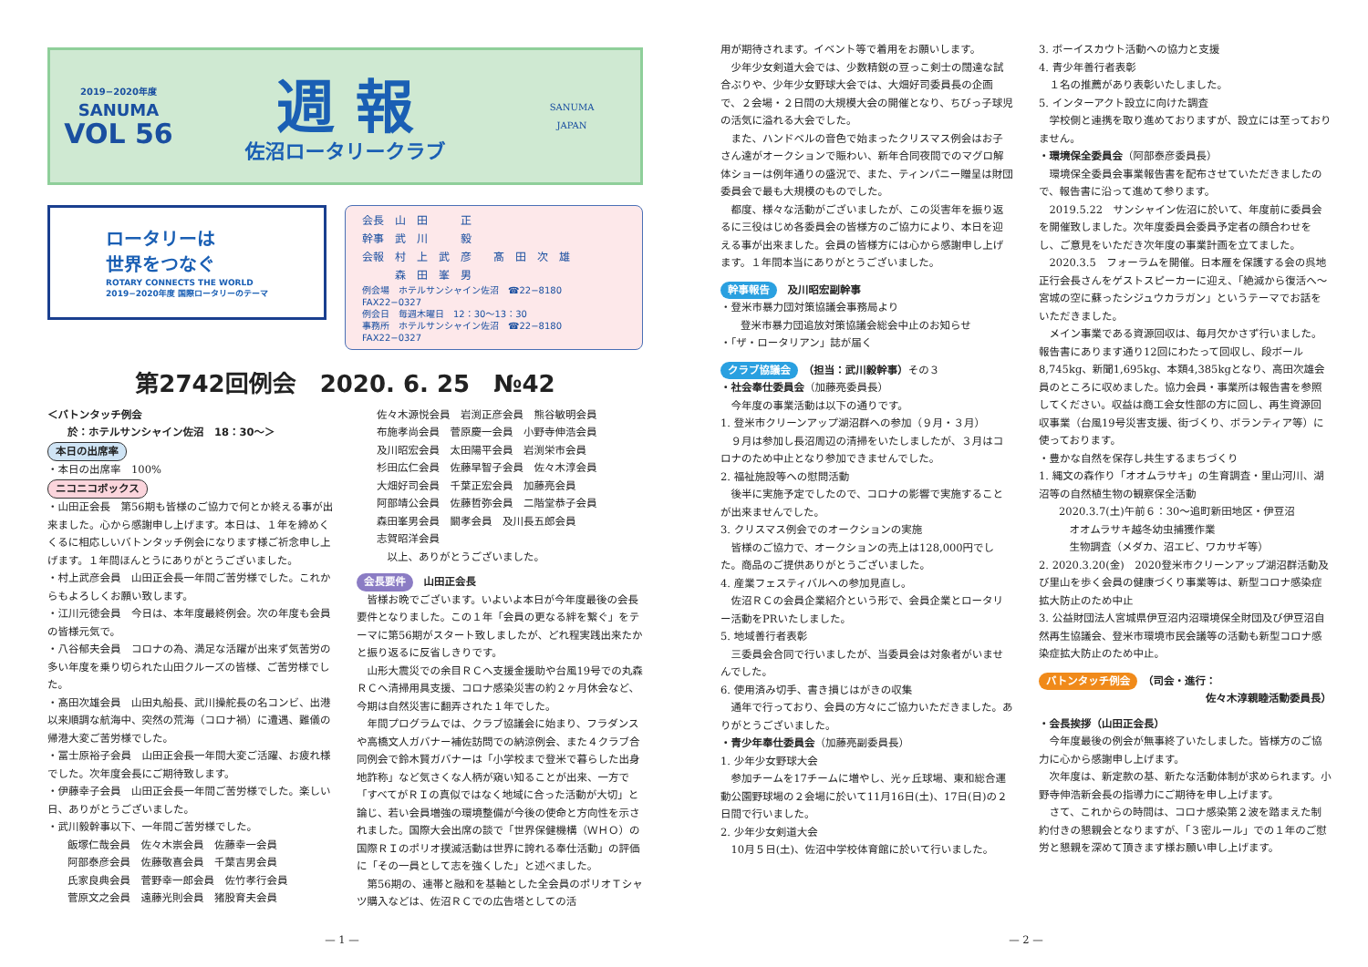2019−2020年度
SANUMA
VOL 56
週 報
佐沼ロータリークラブ
SANUMA
JAPAN
ロータリーは
世界をつなぐ
ROTARY CONNECTS THE WORLD
2019−2020年度 国際ロータリーのテーマ
会長　山　田　　　正
幹事　武　川　　　毅
会報　村　上　武　彦　　髙　田　次　雄
　　　森　田　峯　男
例会場　ホテルサンシャイン佐沼　☎22−8180　FAX22−0327
例会日　毎週木曜日　12：30〜13：30
事務所　ホテルサンシャイン佐沼　☎22−8180　FAX22−0327
第2742回例会　2020. 6. 25　№42
＜バトンタッチ例会
於：ホテルサンシャイン佐沼　18：30〜＞
本日の出席率
・本日の出席率　100%
ニコニコボックス
・山田正会長　第56期も皆様のご協力で何とか終える事が出来ました。心から感謝申し上げます。本日は、１年を締めくくるに相応しいバトンタッチ例会になります様ご祈念申し上げます。１年間ほんとうにありがとうございました。
・村上武彦会員　山田正会長一年間ご苦労様でした。これからもよろしくお願い致します。
・江川元徳会員　今日は、本年度最終例会。次の年度も会員の皆様元気で。
・八谷郁夫会員　コロナの為、満足な活躍が出来ず気苦労の多い年度を乗り切られた山田クルーズの皆様、ご苦労様でした。
・髙田次雄会員　山田丸船長、武川操舵長の名コンビ、出港以来順調な航海中、突然の荒海（コロナ禍）に遭遇、難儀の帰港大変ご苦労様でした。
・冨士原裕子会員　山田正会長一年間大変ご活躍、お疲れ様でした。次年度会長にご期待致します。
・伊藤幸子会員　山田正会長一年間ご苦労様でした。楽しい日、ありがとうございました。
・武川毅幹事以下、一年間ご苦労様でした。
飯塚仁哉会員　佐々木崇会員　佐藤幸一会員
阿部泰彦会員　佐藤敬喜会員　千葉吉男会員
氏家良典会員　菅野幸一郎会員　佐竹孝行会員
菅原文之会員　遠藤光則会員　猪股育夫会員
佐々木源悦会員　岩渕正彦会員　熊谷敏明会員
布施孝尚会員　菅原慶一会員　小野寺伸浩会員
及川昭宏会員　太田陽平会員　岩渕栄市会員
杉田広仁会員　佐藤早智子会員　佐々木淳会員
大畑好司会員　千葉正宏会員　加藤亮会員
阿部靖公会員　佐藤哲弥会員　二階堂恭子会員
森田峯男会員　闞孝会員　及川長五郎会員
志賀昭洋会員
　以上、ありがとうございました。
会長要件　山田正会長
　皆様お晩でございます。いよいよ本日が今年度最後の会長要件となりました。この１年「会員の更なる絆を繋ぐ」をテーマに第56期がスタート致しましたが、どれ程実践出来たかと振り返るに反省しきりです。
　山形大震災での余目ＲＣへ支援金援助や台風19号での丸森ＲＣへ清掃用具支援、コロナ感染災害の約２ヶ月休会など、今期は自然災害に翻弄された１年でした。
　年間プログラムでは、クラブ協議会に始まり、フラダンスや高橋文人ガバナー補佐訪問での納涼例会、また４クラブ合同例会で鈴木賢ガバナーは「小学校まで登米で暮らした出身地詐称」など気さくな人柄が窺い知ることが出来、一方で「すべてがＲＩの真似ではなく地域に合った活動が大切」と論じ、若い会員増強の環境整備が今後の使命と方向性を示されました。国際大会出席の談で「世界保健機構（ＷＨＯ）の国際ＲＩのポリオ撲滅活動は世界に誇れる奉仕活動」の評価に「その一員として志を強くした」と述べました。
　第56期の、連帯と融和を基軸とした全会員のポリオＴシャツ購入などは、佐沼ＲＣでの広告塔としての活
— 1 —
用が期待されます。イベント等で着用をお願いします。
　少年少女剣道大会では、少数精鋭の豆っこ剣士の闊達な試合ぶりや、少年少女野球大会では、大畑好司委員長の企画で、２会場・２日間の大規模大会の開催となり、ちびっ子球児の活気に溢れる大会でした。
　また、ハンドベルの音色で始まったクリスマス例会はお子さん達がオークションで賑わい、新年合同夜間でのマグロ解体ショーは例年通りの盛況で、また、ティンパニー贈呈は財団委員会で最も大規模のものでした。
　都度、様々な活動がございましたが、この災害年を振り返るに三役はじめ各委員会の皆様方のご協力により、本日を迎える事が出来ました。会員の皆様方には心から感謝申し上げます。１年間本当にありがとうございました。
幹事報告　及川昭宏副幹事
・登米市暴力団対策協議会事務局より
登米市暴力団追放対策協議会総会中止のお知らせ
・「ザ・ロータリアン」誌が届く
クラブ協議会　（担当：武川毅幹事）その３
・社会奉仕委員会（加藤亮委員長）
　今年度の事業活動は以下の通りです。
1. 登米市クリーンアップ湖沼群への参加（９月・３月）
　９月は参加し長沼周辺の清掃をいたしましたが、３月はコロナのため中止となり参加できませんでした。
2. 福祉施設等への慰問活動
　後半に実施予定でしたので、コロナの影響で実施することが出来ませんでした。
3. クリスマス例会でのオークションの実施
　皆様のご協力で、オークションの売上は128,000円でした。商品のご提供ありがとうございました。
4. 産業フェスティバルへの参加見直し。
　佐沼ＲＣの会員企業紹介という形で、会員企業とロータリー活動をPRいたしました。
5. 地域善行者表彰
　三委員会合同で行いましたが、当委員会は対象者がいませんでした。
6. 使用済み切手、書き損じはがきの収集
　通年で行っており、会員の方々にご協力いただきました。ありがとうございました。
・青少年奉仕委員会（加藤亮副委員長）
1. 少年少女野球大会
　参加チームを17チームに増やし、光ヶ丘球場、東和総合運動公園野球場の２会場に於いて11月16日(土)、17日(日)の２日間で行いました。
2. 少年少女剣道大会
　10月５日(土)、佐沼中学校体育館に於いて行いました。
3. ボーイスカウト活動への協力と支援
4. 青少年善行者表彰
　１名の推薦があり表彰いたしました。
5. インターアクト設立に向けた調査
　学校側と連携を取り進めておりますが、設立には至っておりません。
・環境保全委員会（阿部泰彦委員長）
　環境保全委員会事業報告書を配布させていただきましたので、報告書に沿って進めて参ります。
　2019.5.22　サンシャイン佐沼に於いて、年度前に委員会を開催致しました。次年度委員会委員予定者の顔合わせをし、ご意見をいただき次年度の事業計画を立てました。
　2020.3.5　フォーラムを開催。日本雁を保護する会の呉地正行会長さんをゲストスピーカーに迎え、「絶滅から復活へ〜宮城の空に蘇ったシジュウカラガン」というテーマでお話をいただきました。
　メイン事業である資源回収は、毎月欠かさず行いました。報告書にあります通り12回にわたって回収し、段ボール8,745kg、新聞1,695kg、本類4,385kgとなり、高田次雄会員のところに収めました。協力会員・事業所は報告書を参照してください。収益は商工会女性部の方に回し、再生資源回収事業（台風19号災害支援、街づくり、ボランティア等）に使っております。
・豊かな自然を保存し共生するまちづくり
1. 縄文の森作り「オオムラサキ」の生育調査・里山河川、湖沼等の自然植生物の観察保全活動
2020.3.7(土)午前６：30〜追町新田地区・伊豆沼
　オオムラサキ越冬幼虫捕獲作業
　生物調査（メダカ、沼エビ、ワカサギ等）
2. 2020.3.20(金)　2020登米市クリーンアップ湖沼群活動及び里山を歩く会員の健康づくり事業等は、新型コロナ感染症拡大防止のため中止
3. 公益財団法人宮城県伊豆沼内沼環境保全財団及び伊豆沼自然再生協議会、登米市環境市民会議等の活動も新型コロナ感染症拡大防止のため中止。
バトンタッチ例会　（司会・進行：
佐々木淳親睦活動委員長）
・会長挨拶（山田正会長）
　今年度最後の例会が無事終了いたしました。皆様方のご協力に心から感謝申し上げます。
　次年度は、新定款の基、新たな活動体制が求められます。小野寺伸浩新会長の指導力にご期待を申し上げます。
　さて、これからの時間は、コロナ感染第２波を踏まえた制約付きの懇親会となりますが、「３密ルール」での１年のご慰労と懇親を深めて頂きます様お願い申し上げます。
— 2 —